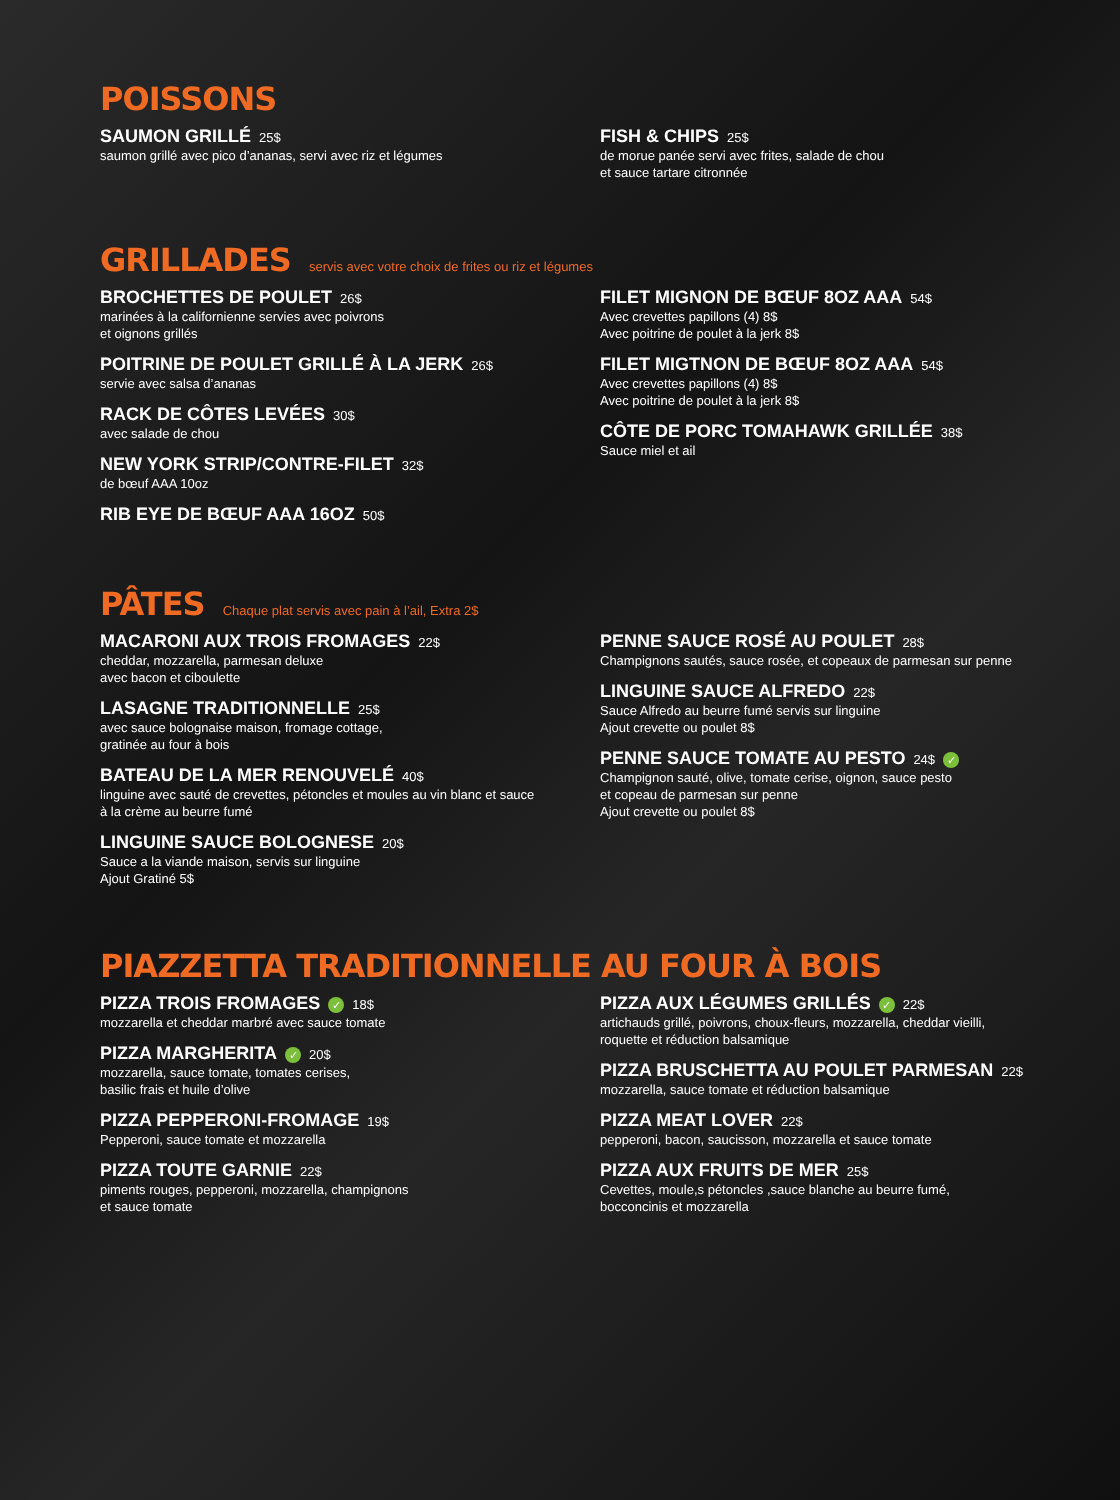POISSONS
SAUMON GRILLÉ 25$
saumon grillé avec pico d’ananas, servi avec riz et légumes
FISH & CHIPS 25$
de morue panée servi avec frites, salade de chou
et sauce tartare citronnée
GRILLADES servis avec votre choix de frites ou riz et légumes
BROCHETTES DE POULET 26$
marinées à la californienne servies avec poivrons
et oignons grillés
POITRINE DE POULET GRILLÉ À LA JERK 26$
servie avec salsa d’ananas
RACK DE CÔTES LEVÉES 30$
avec salade de chou
NEW YORK STRIP/CONTRE-FILET 32$
de bœuf AAA 10oz
RIB EYE DE BŒUF AAA 16OZ 50$
FILET MIGNON DE BŒUF 8OZ AAA 54$
Avec crevettes papillons (4) 8$
Avec poitrine de poulet à la jerk 8$
FILET MIGTNON DE BŒUF 8OZ AAA 54$
Avec crevettes papillons (4) 8$
Avec poitrine de poulet à la jerk 8$
CÔTE DE PORC TOMAHAWK GRILLÉE 38$
Sauce miel et ail
PÂTES Chaque plat servis avec pain à l’ail, Extra 2$
MACARONI AUX TROIS FROMAGES 22$
cheddar, mozzarella, parmesan deluxe
avec bacon et ciboulette
LASAGNE TRADITIONNELLE 25$
avec sauce bolognaise maison, fromage cottage,
gratinée au four à bois
BATEAU DE LA MER RENOUVELÉ 40$
linguine avec sauté de crevettes, pétoncles et moules au vin blanc et sauce
à la crème au beurre fumé
LINGUINE SAUCE BOLOGNESE 20$
Sauce a la viande maison, servis sur linguine
Ajout Gratiné 5$
PENNE SAUCE ROSÉ AU POULET 28$
Champignons sautés, sauce rosée, et copeaux de parmesan sur penne
LINGUINE SAUCE ALFREDO 22$
Sauce Alfredo au beurre fumé servis sur linguine
Ajout crevette ou poulet 8$
PENNE SAUCE TOMATE AU PESTO 24$ ✓
Champignon sauté, olive, tomate cerise, oignon, sauce pesto
et copeau de parmesan sur penne
Ajout crevette ou poulet 8$
PIAZZETTA TRADITIONNELLE AU FOUR À BOIS
PIZZA TROIS FROMAGES ✓ 18$
mozzarella et cheddar marbré avec sauce tomate
PIZZA MARGHERITA ✓ 20$
mozzarella, sauce tomate, tomates cerises,
basilic frais et huile d’olive
PIZZA PEPPERONI-FROMAGE 19$
Pepperoni, sauce tomate et mozzarella
PIZZA TOUTE GARNIE 22$
piments rouges, pepperoni, mozzarella, champignons
et sauce tomate
PIZZA AUX LÉGUMES GRILLÉS ✓ 22$
artichauds grillé, poivrons, choux-fleurs, mozzarella, cheddar vieilli,
roquette et réduction balsamique
PIZZA BRUSCHETTA AU POULET PARMESAN 22$
mozzarella, sauce tomate et réduction balsamique
PIZZA MEAT LOVER 22$
pepperoni, bacon, saucisson, mozzarella et sauce tomate
PIZZA AUX FRUITS DE MER 25$
Cevettes, moule,s pétoncles ,sauce blanche au beurre fumé,
bocconcinis et mozzarella